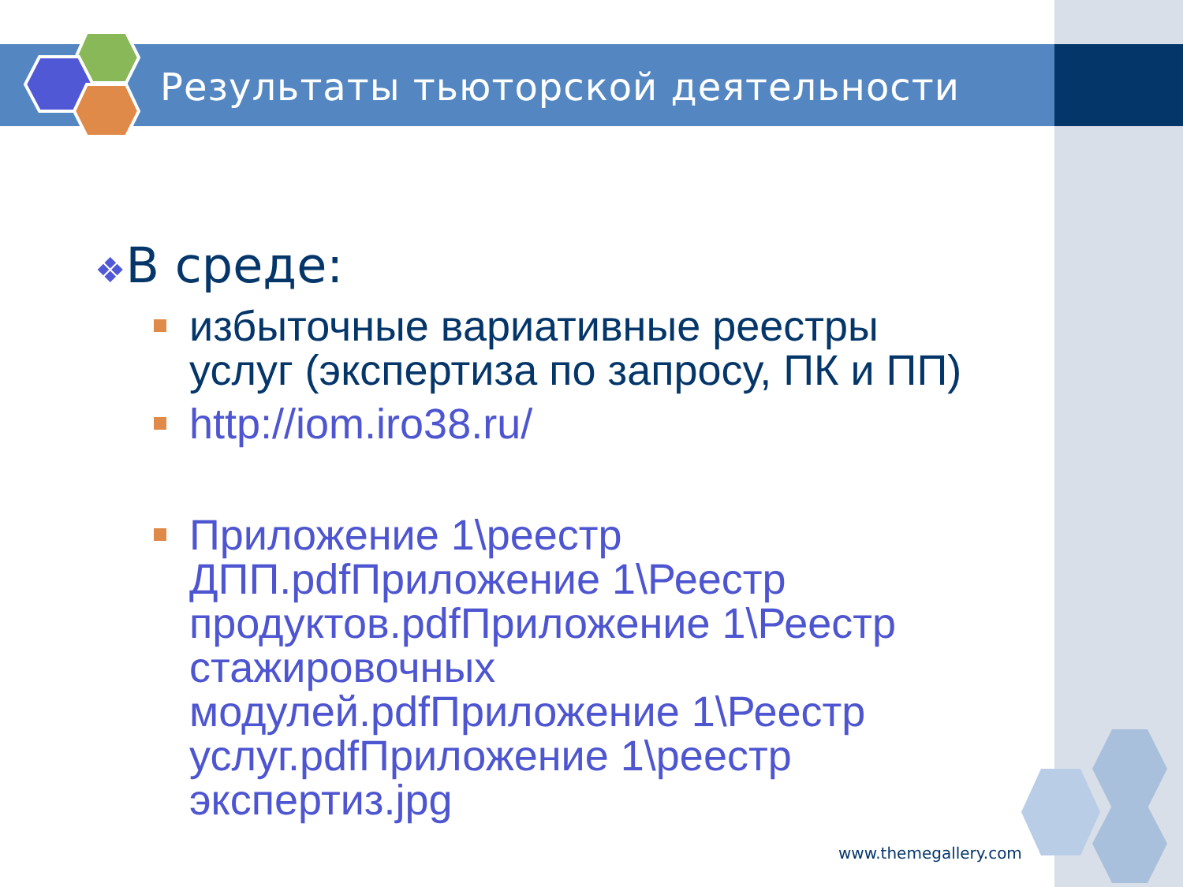Результаты тьюторской деятельности
❖В среде:
избыточные вариативные реестры услуг (экспертиза по запросу, ПК и ПП)
http://iom.iro38.ru/
Приложение 1\реестр ДПП.pdfПриложение 1\Реестр продуктов.pdfПриложение 1\Реестр стажировочных модулей.pdfПриложение 1\Реестр услуг.pdfПриложение 1\реестр экспертиз.jpg
www.themegallery.com